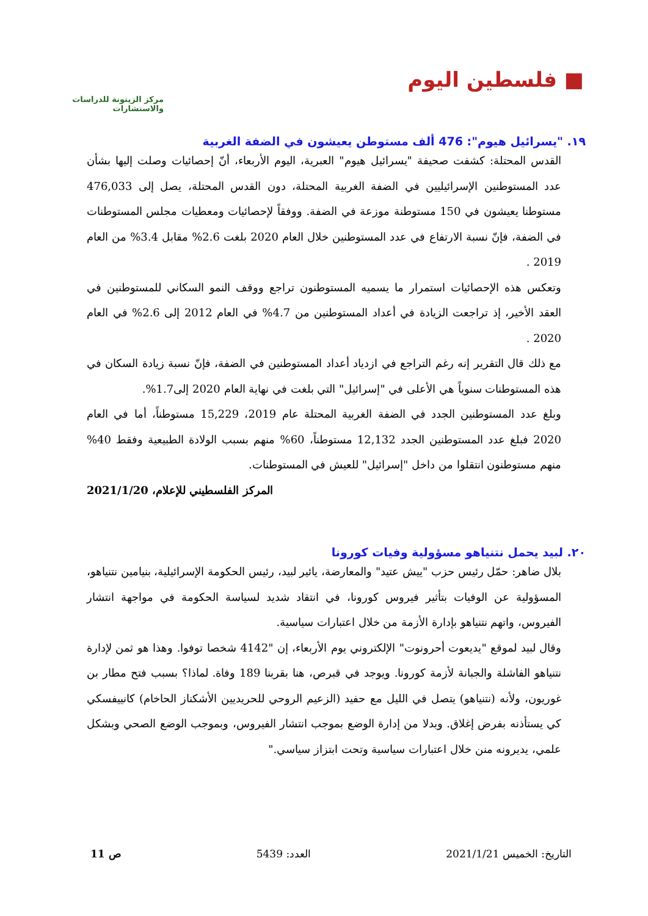■ فلسطين اليوم
مركز الزيتونة للدراسات والاستشارات
١٩. "يسرائيل هيوم": 476 ألف مستوطن يعيشون في الضفة الغربية
القدس المحتلة: كشفت صحيفة "يسرائيل هيوم" العبرية، اليوم الأربعاء، أنّ إحصائيات وصلت إليها بشأن عدد المستوطنين الإسرائيليين في الضفة الغربية المحتلة، دون القدس المحتلة، يصل إلى 476,033 مستوطنا يعيشون في 150 مستوطنة موزعة في الضفة. ووفقاً لإحصائيات ومعطيات مجلس المستوطنات في الضفة، فإنّ نسبة الارتفاع في عدد المستوطنين خلال العام 2020 بلغت 2.6% مقابل 3.4% من العام 2019 .
وتعكس هذه الإحصائيات استمرار ما يسميه المستوطنون تراجع ووقف النمو السكاني للمستوطنين في العقد الأخير، إذ تراجعت الزيادة في أعداد المستوطنين من 4.7% في العام 2012 إلى 2.6% في العام 2020 .
مع ذلك قال التقرير إنه رغم التراجع في ازدياد أعداد المستوطنين في الضفة، فإنّ نسبة زيادة السكان في هذه المستوطنات سنوياً هي الأعلى في "إسرائيل" التي بلغت في نهاية العام 2020 إلى1.7%.
وبلغ عدد المستوطنين الجدد في الضفة الغربية المحتلة عام 2019، 15,229 مستوطناً، أما في العام 2020 فبلغ عدد المستوطنين الجدد 12,132 مستوطناً، 60% منهم بسبب الولادة الطبيعية وفقط 40% منهم مستوطنون انتقلوا من داخل "إسرائيل" للعيش في المستوطنات.
المركز الفلسطيني للإعلام، 2021/1/20
٢٠. لبيد يحمل نتنياهو مسؤولية وفيات كورونا
بلال ضاهر: حمّل رئيس حزب "ييش عتيد" والمعارضة، يائير لبيد، رئيس الحكومة الإسرائيلية، بنيامين نتنياهو، المسؤولية عن الوفيات بتأثير فيروس كورونا، في انتقاد شديد لسياسة الحكومة في مواجهة انتشار الفيروس، واتهم نتنياهو بإدارة الأزمة من خلال اعتبارات سياسية.
وقال لبيد لموقع "يديعوت أحرونوت" الإلكتروني يوم الأربعاء، إن "4142 شخصا توفوا. وهذا هو ثمن لإدارة نتنياهو الفاشلة والجبانة لأزمة كورونا. ويوجد في قبرص، هنا بقربنا 189 وفاة. لماذا؟ بسبب فتح مطار بن غوريون، ولأنه (نتنياهو) يتصل في الليل مع حفيد (الزعيم الروحي للحريديين الأشكناز الحاخام) كانييفسكي كي يستأذنه بفرض إغلاق. وبدلا من إدارة الوضع بموجب انتشار الفيروس، وبموجب الوضع الصحي وبشكل علمي، يديرونه منن خلال اعتبارات سياسية وتحت ابتزاز سياسي."
التاريخ: الخميس 2021/1/21 العدد: 5439 ص 11